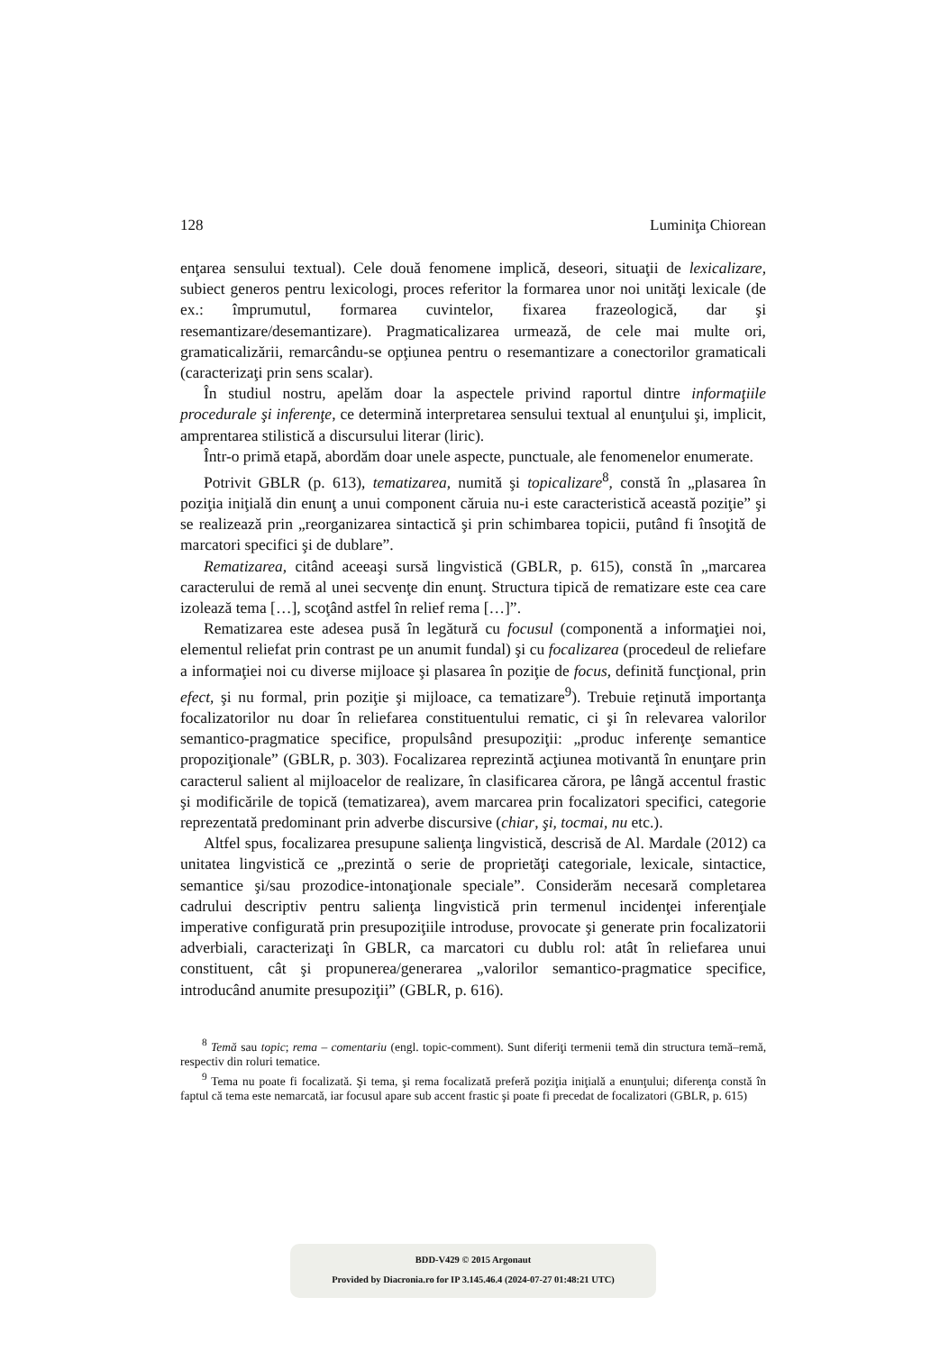128 Luminiţa Chiorean
enţarea sensului textual). Cele două fenomene implică, deseori, situaţii de lexicalizare, subiect generos pentru lexicologi, proces referitor la formarea unor noi unităţi lexicale (de ex.: împrumutul, formarea cuvintelor, fixarea frazeologică, dar şi resemantizare/desemantizare). Pragmaticalizarea urmează, de cele mai multe ori, gramaticalizării, remarcându-se opţiunea pentru o resemantizare a conectorilor gramaticali (caracterizaţi prin sens scalar).
În studiul nostru, apelăm doar la aspectele privind raportul dintre informaţiile procedurale şi inferenţe, ce determină interpretarea sensului textual al enunţului şi, implicit, amprentarea stilistică a discursului literar (liric).
Într-o primă etapă, abordăm doar unele aspecte, punctuale, ale fenomenelor enumerate.
Potrivit GBLR (p. 613), tematizarea, numită şi topicalizare<sup>8</sup>, constă în „plasarea în poziţia iniţială din enunţ a unui component căruia nu-i este caracteristică această poziţie” şi se realizează prin „reorganizarea sintactică şi prin schimbarea topicii, putând fi însoţită de marcatori specifici şi de dublare”.
Rematizarea, citând aceeaşi sursă lingvistică (GBLR, p. 615), constă în „marcarea caracterului de remă al unei secvenţe din enunţ. Structura tipică de rematizare este cea care izolează tema […], scoţând astfel în relief rema […]”.
Rematizarea este adesea pusă în legătură cu focusul (componentă a informaţiei noi, elementul reliefat prin contrast pe un anumit fundal) şi cu focalizarea (procedeul de reliefare a informaţiei noi cu diverse mijloace şi plasarea în poziţie de focus, definită funcţional, prin efect, şi nu formal, prin poziţie şi mijloace, ca tematizare<sup>9</sup>). Trebuie reţinută importanţa focalizatorilor nu doar în reliefarea constituentului rematic, ci şi în relevarea valorilor semantico-pragmatice specifice, propulsând presupoziţii: „produc inferenţe semantice propoziţionale” (GBLR, p. 303). Focalizarea reprezintă acţiunea motivantă în enunţare prin caracterul salient al mijloacelor de realizare, în clasificarea cărora, pe lângă accentul frastic şi modificările de topică (tematizarea), avem marcarea prin focalizatori specifici, categorie reprezentată predominant prin adverbe discursive (chiar, şi, tocmai, nu etc.).
Altfel spus, focalizarea presupune salienţa lingvistică, descrisă de Al. Mardale (2012) ca unitatea lingvistică ce „prezintă o serie de proprietăţi categoriale, lexicale, sintactice, semantice şi/sau prozodice-intonaţionale speciale”. Considerăm necesară completarea cadrului descriptiv pentru salienţa lingvistică prin termenul incidenţei inferenţiale imperative configurată prin presupoziţiile introduse, provocate şi generate prin focalizatorii adverbiali, caracterizaţi în GBLR, ca marcatori cu dublu rol: atât în reliefarea unui constituent, cât şi propunerea/generarea „valorilor semantico-pragmatice specifice, introducând anumite presupoziţii” (GBLR, p. 616).
<sup>8</sup> Temă sau topic; rema – comentariu (engl. topic-comment). Sunt diferiţi termenii temă din structura temă–remă, respectiv din roluri tematice.
<sup>9</sup> Tema nu poate fi focalizată. Şi tema, şi rema focalizată preferă poziţia iniţială a enunţului; diferenţa constă în faptul că tema este nemarcată, iar focusul apare sub accent frastic şi poate fi precedat de focalizatori (GBLR, p. 615)
BDD-V429 © 2015 Argonaut
Provided by Diacronia.ro for IP 3.145.46.4 (2024-07-27 01:48:21 UTC)